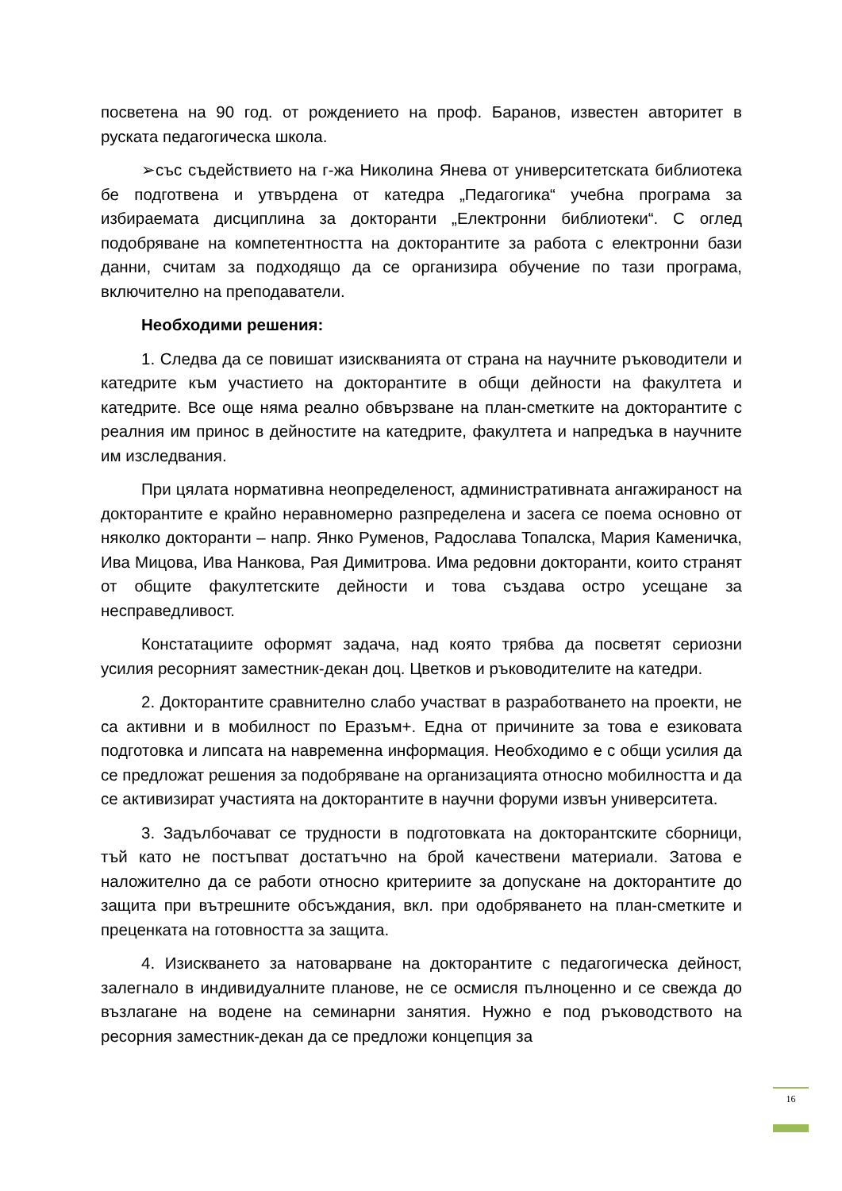посветена на 90 год. от рождението на проф. Баранов, известен авторитет в руската педагогическа школа.
➢със съдействието на г-жа Николина Янева от университетската библиотека бе подготвена и утвърдена от катедра „Педагогика“ учебна програма за избираемата дисциплина за докторанти „Електронни библиотеки“. С оглед подобряване на компетентността на докторантите за работа с електронни бази данни, считам за подходящо да се организира обучение по тази програма, включително на преподаватели.
Необходими решения:
1. Следва да се повишат изискванията от страна на научните ръководители и катедрите към участието на докторантите в общи дейности на факултета и катедрите. Все още няма реално обвързване на план-сметките на докторантите с реалния им принос в дейностите на катедрите, факултета и напредъка в научните им изследвания.
При цялата нормативна неопределеност, административната ангажираност на докторантите е крайно неравномерно разпределена и засега се поема основно от няколко докторанти – напр. Янко Руменов, Радослава Топалска, Мария Каменичка, Ива Мицова, Ива Нанкова, Рая Димитрова. Има редовни докторанти, които странят от общите факултетските дейности и това създава остро усещане за несправедливост.
Констатациите оформят задача, над която трябва да посветят сериозни усилия ресорният заместник-декан доц. Цветков и ръководителите на катедри.
2. Докторантите сравнително слабо участват в разработването на проекти, не са активни и в мобилност по Еразъм+. Една от причините за това е езиковата подготовка и липсата на навременна информация. Необходимо е с общи усилия да се предложат решения за подобряване на организацията относно мобилността и да се активизират участията на докторантите в научни форуми извън университета.
3. Задълбочават се трудности в подготовката на докторантските сборници, тъй като не постъпват достатъчно на брой качествени материали. Затова е наложително да се работи относно критериите за допускане на докторантите до защита при вътрешните обсъждания, вкл. при одобряването на план-сметките и преценката на готовността за защита.
4. Изискването за натоварване на докторантите с педагогическа дейност, залегнало в индивидуалните планове, не се осмисля пълноценно и се свежда до възлагане на водене на семинарни занятия. Нужно е под ръководството на ресорния заместник-декан да се предложи концепция за
16